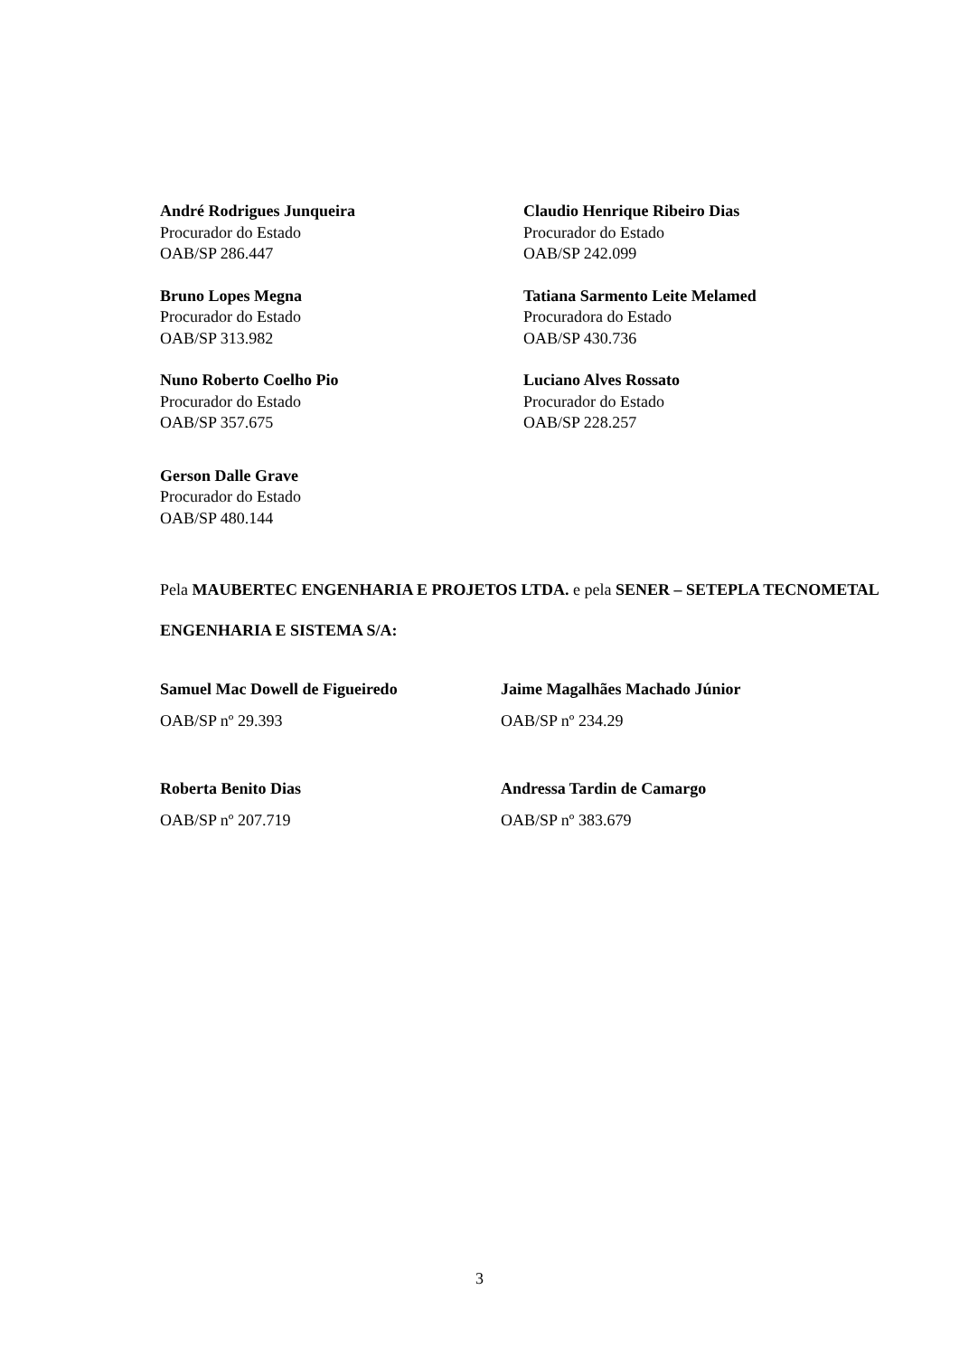André Rodrigues Junqueira
Procurador do Estado
OAB/SP 286.447
Claudio Henrique Ribeiro Dias
Procurador do Estado
OAB/SP 242.099
Bruno Lopes Megna
Procurador do Estado
OAB/SP 313.982
Tatiana Sarmento Leite Melamed
Procuradora do Estado
OAB/SP 430.736
Nuno Roberto Coelho Pio
Procurador do Estado
OAB/SP 357.675
Luciano Alves Rossato
Procurador do Estado
OAB/SP 228.257
Gerson Dalle Grave
Procurador do Estado
OAB/SP 480.144
Pela MAUBERTEC ENGENHARIA E PROJETOS LTDA. e pela SENER – SETEPLA TECNOMETAL ENGENHARIA E SISTEMA S/A:
Samuel Mac Dowell de Figueiredo
OAB/SP nº 29.393
Jaime Magalhães Machado Júnior
OAB/SP nº 234.29
Roberta Benito Dias
OAB/SP nº 207.719
Andressa Tardin de Camargo
OAB/SP nº 383.679
3